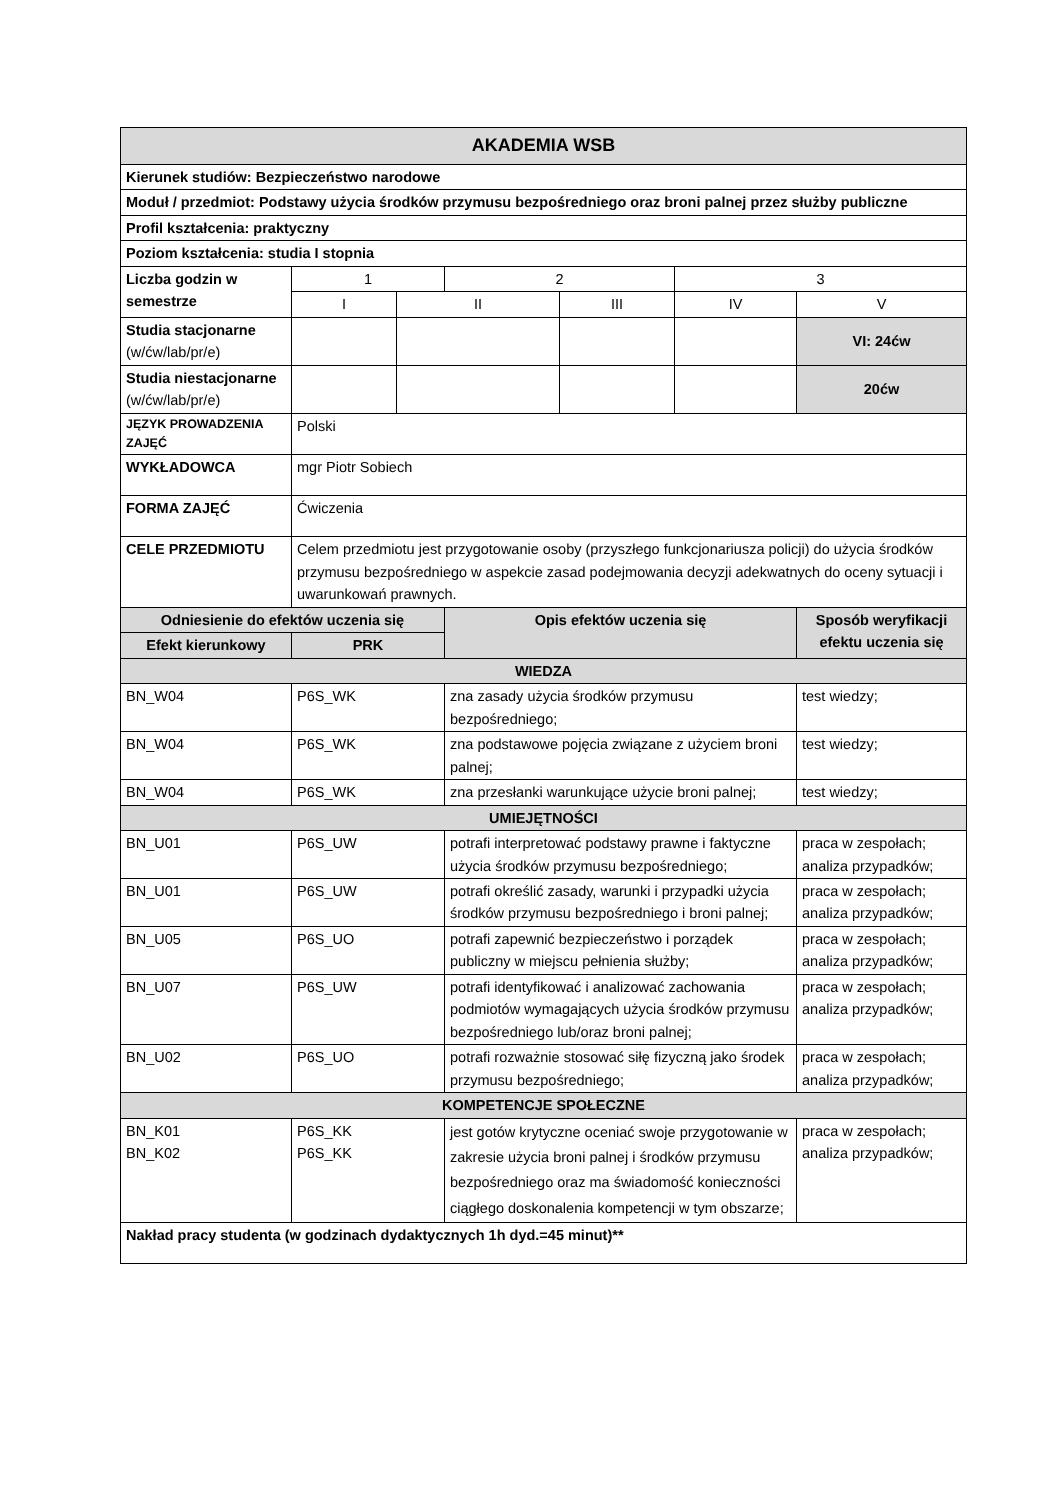| AKADEMIA WSB | | | | | | |
| --- | --- | --- | --- | --- | --- | --- |
| Kierunek studiów: Bezpieczeństwo narodowe | | | | | | |
| Moduł / przedmiot: Podstawy użycia środków przymusu bezpośredniego oraz broni palnej przez służby publiczne | | | | | | |
| Profil kształcenia: praktyczny | | | | | | |
| Poziom kształcenia: studia I stopnia | | | | | | |
| Liczba godzin w semestrze | 1 | | 2 | | 3 | |
| | I | II | | III | IV | V |
| Studia stacjonarne (w/ćw/lab/pr/e) | | | | | | VI: 24ćw |
| Studia niestacjonarne (w/ćw/lab/pr/e) | | | | | | 20ćw |
| JĘZYK PROWADZENIA ZAJĘĆ | Polski | | | | | |
| WYKŁADOWCA | mgr Piotr Sobiech | | | | | |
| FORMA ZAJĘĆ | Ćwiczenia | | | | | |
| CELE PRZEDMIOTU | Celem przedmiotu jest przygotowanie osoby (przyszłego funkcjonariusza policji) do użycia środków przymusu bezpośredniego w aspekcie zasad podejmowania decyzji adekwatnych do oceny sytuacji i uwarunkowań prawnych. | | | | | |
| Odniesienie do efektów uczenia się | | | Opis efektów uczenia się | | | Sposób weryfikacji efektu uczenia się |
| Efekt kierunkowy | PRK | | | | | |
| WIEDZA | | | | | | |
| BN_W04 | P6S_WK | | zna zasady użycia środków przymusu bezpośredniego; | | | test wiedzy; |
| BN_W04 | P6S_WK | | zna podstawowe pojęcia związane z użyciem broni palnej; | | | test wiedzy; |
| BN_W04 | P6S_WK | | zna przesłanki warunkujące użycie broni palnej; | | | test wiedzy; |
| UMIEJĘTNOŚCI | | | | | | |
| BN_U01 | P6S_UW | | potrafi interpretować podstawy prawne i faktyczne użycia środków przymusu bezpośredniego; | | | praca w zespołach; analiza przypadków; |
| BN_U01 | P6S_UW | | potrafi określić zasady, warunki i przypadki użycia środków przymusu bezpośredniego i broni palnej; | | | praca w zespołach; analiza przypadków; |
| BN_U05 | P6S_UO | | potrafi zapewnić bezpieczeństwo i porządek publiczny w miejscu pełnienia służby; | | | praca w zespołach; analiza przypadków; |
| BN_U07 | P6S_UW | | potrafi identyfikować i analizować zachowania podmiotów wymagających użycia środków przymusu bezpośredniego lub/oraz broni palnej; | | | praca w zespołach; analiza przypadków; |
| BN_U02 | P6S_UO | | potrafi rozważnie stosować siłę fizyczną jako środek przymusu bezpośredniego; | | | praca w zespołach; analiza przypadków; |
| KOMPETENCJE SPOŁECZNE | | | | | | |
| BN_K01 BN_K02 | P6S_KK P6S_KK | | jest gotów krytyczne oceniać swoje przygotowanie w zakresie użycia broni palnej i środków przymusu bezpośredniego oraz ma świadomość konieczności ciągłego doskonalenia kompetencji w tym obszarze; | | | praca w zespołach; analiza przypadków; |
| Nakład pracy studenta (w godzinach dydaktycznych 1h dyd.=45 minut)** | | | | | | |